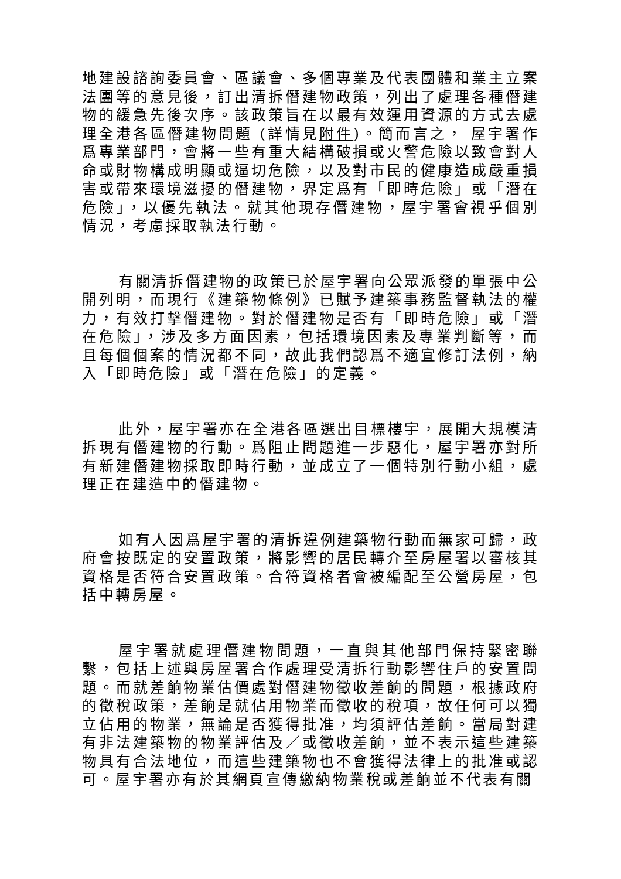地建設諮詢委員會、區議會、多個專業及代表團體和業主立案法團等的意見後，訂出清拆僭建物政策，列出了處理各種僭建物的緩急先後次序。該政策旨在以最有效運用資源的方式去處理全港各區僭建物問題 (詳情見附件)。簡而言之， 屋宇署作爲專業部門，會將一些有重大結構破損或火警危險以致會對人命或財物構成明顯或逼切危險，以及對市民的健康造成嚴重損害或帶來環境滋擾的僭建物，界定爲有「即時危險」或「潛在危險」，以優先執法。就其他現存僭建物，屋宇署會視乎個別情況，考慮採取執法行動。
有關清拆僭建物的政策已於屋宇署向公眾派發的單張中公開列明，而現行《建築物條例》已賦予建築事務監督執法的權力，有效打擊僭建物。對於僭建物是否有「即時危險」或「潛在危險」，涉及多方面因素，包括環境因素及專業判斷等，而且每個個案的情況都不同，故此我們認爲不適宜修訂法例，納入「即時危險」或「潛在危險」的定義。
此外，屋宇署亦在全港各區選出目標樓宇，展開大規模清拆現有僭建物的行動。爲阻止問題進一步惡化，屋宇署亦對所有新建僭建物採取即時行動，並成立了一個特別行動小組，處理正在建造中的僭建物。
如有人因爲屋宇署的清拆違例建築物行動而無家可歸，政府會按既定的安置政策，將影響的居民轉介至房屋署以審核其資格是否符合安置政策。合符資格者會被編配至公營房屋，包括中轉房屋。
屋宇署就處理僭建物問題，一直與其他部門保持緊密聯繫，包括上述與房屋署合作處理受清拆行動影響住戶的安置問題。而就差餉物業估價處對僭建物徵收差餉的問題，根據政府的徵稅政策，差餉是就佔用物業而徵收的稅項，故任何可以獨立佔用的物業，無論是否獲得批准，均須評估差餉。當局對建有非法建築物的物業評估及／或徵收差餉，並不表示這些建築物具有合法地位，而這些建築物也不會獲得法律上的批准或認可。屋宇署亦有於其網頁宣傳繳納物業稅或差餉並不代表有關